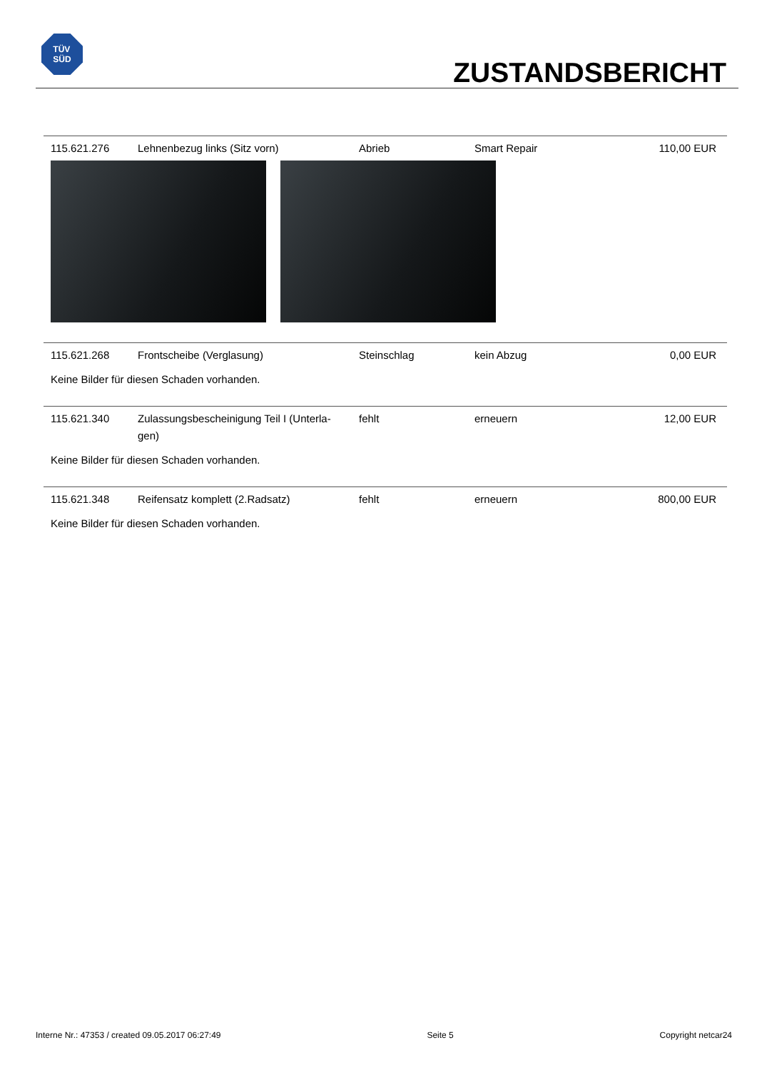TÜV
SÜD
ZUSTANDSBERICHT
| 115.621.276 | Lehnenbezug links (Sitz vorn) | Abrieb | Smart Repair | 110,00 EUR |
| 115.621.268 | Frontscheibe (Verglasung) | Steinschlag | kein Abzug | 0,00 EUR |
| Keine Bilder für diesen Schaden vorhanden. | | | | |
| 115.621.340 | Zulassungsbescheinigung Teil I (Unterla-gen) | fehlt | erneuern | 12,00 EUR |
| Keine Bilder für diesen Schaden vorhanden. | | | | |
| 115.621.348 | Reifensatz komplett (2.Radsatz) | fehlt | erneuern | 800,00 EUR |
| Keine Bilder für diesen Schaden vorhanden. | | | | |
Interne Nr.: 47353 / created 09.05.2017 06:27:49 Seite 5 Copyright netcar24